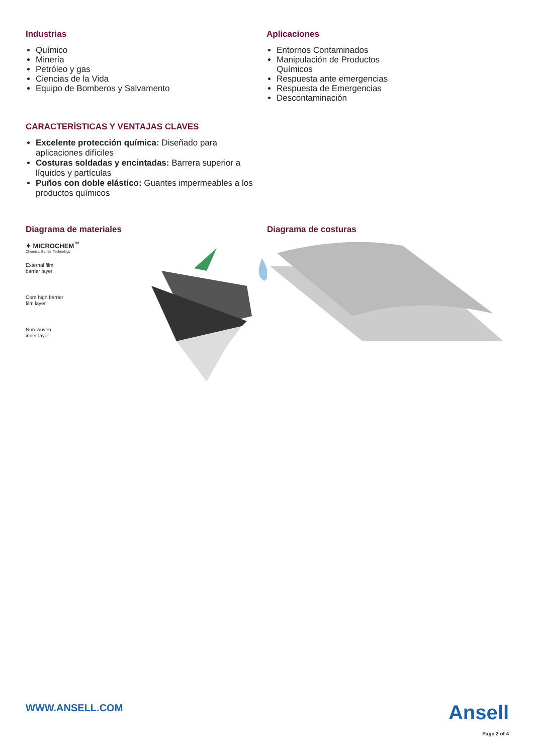Industrias
Químico
Minería
Petróleo y gas
Ciencias de la Vida
Equipo de Bomberos y Salvamento
Aplicaciones
Entornos Contaminados
Manipulación de Productos Químicos
Respuesta ante emergencias
Respuesta de Emergencias
Descontaminación
CARACTERÍSTICAS Y VENTAJAS CLAVES
Excelente protección química: Diseñado para aplicaciones difíciles
Costuras soldadas y encintadas: Barrera superior a líquidos y partículas
Puños con doble elástico: Guantes impermeables a los productos químicos
Diagrama de materiales
✦ MICROCHEM<sup>™</sup>
Chemical Barrier Technology
External film
barrier layer
Core high barrier
film layer
Non-woven
inner layer
Diagrama de costuras
WWW.ANSELL.COM
Ansell
Page 2 of 4